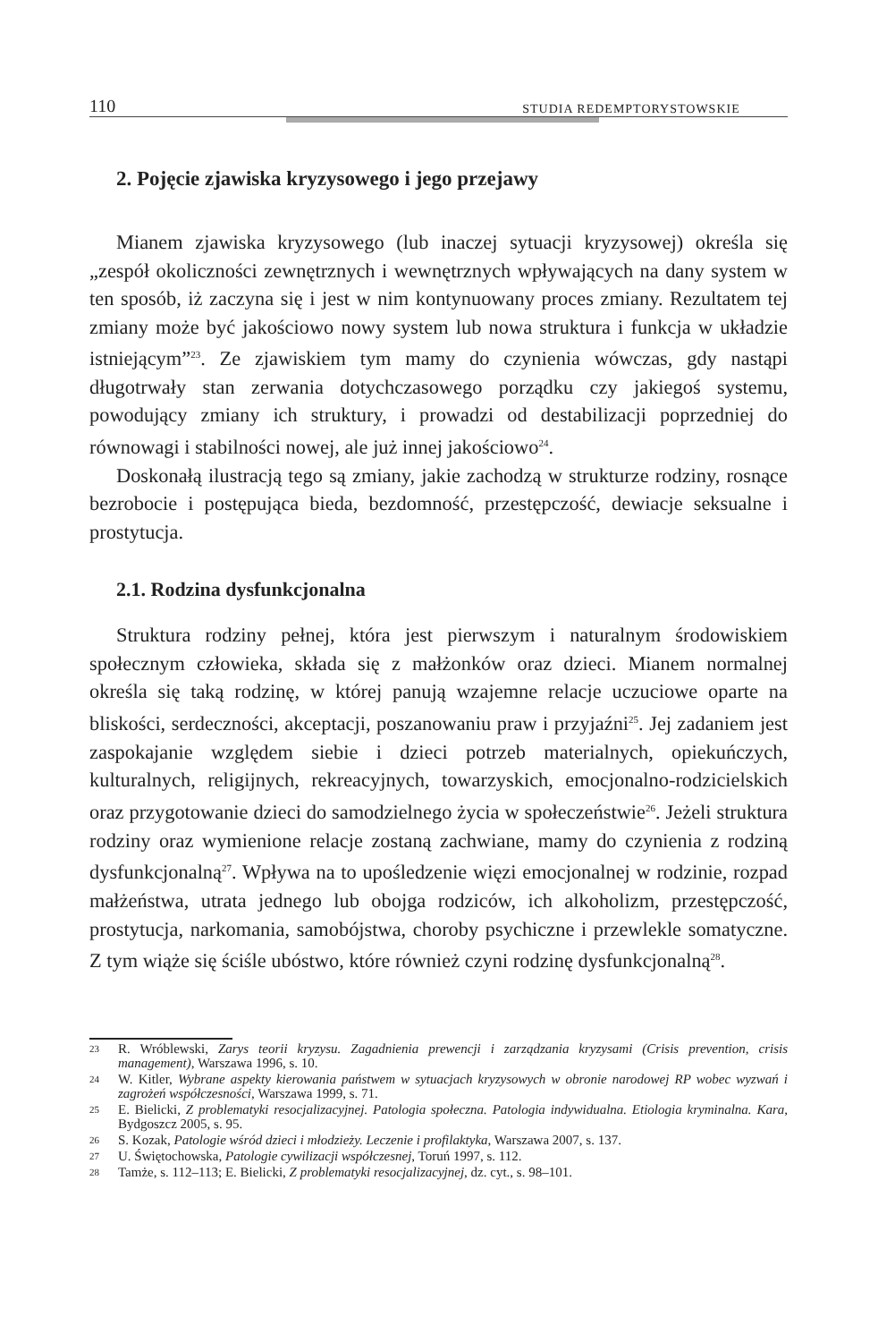110 STUDIA REDEMPTORYSTOWSKIE
2. Pojęcie zjawiska kryzysowego i jego przejawy
Mianem zjawiska kryzysowego (lub inaczej sytuacji kryzysowej) określa się „zespół okoliczności zewnętrznych i wewnętrznych wpływających na dany system w ten sposób, iż zaczyna się i jest w nim kontynuowany proces zmiany. Rezultatem tej zmiany może być jakościowo nowy system lub nowa struktura i funkcja w układzie istniejącym”<sup>23</sup>. Ze zjawiskiem tym mamy do czynienia wówczas, gdy nastąpi długotrwały stan zerwania dotychczasowego porządku czy jakiegoś systemu, powodujący zmiany ich struktury, i prowadzi od destabilizacji poprzedniej do równowagi i stabilności nowej, ale już innej jakościowo<sup>24</sup>.
Doskonałą ilustracją tego są zmiany, jakie zachodzą w strukturze rodziny, rosnące bezrobocie i postępująca bieda, bezdomność, przestępczość, dewiacje seksualne i prostytucja.
2.1. Rodzina dysfunkcjonalna
Struktura rodziny pełnej, która jest pierwszym i naturalnym środowiskiem społecznym człowieka, składa się z małżonków oraz dzieci. Mianem normalnej określa się taką rodzinę, w której panują wzajemne relacje uczuciowe oparte na bliskości, serdeczności, akceptacji, poszanowaniu praw i przyjaźni<sup>25</sup>. Jej zadaniem jest zaspokajanie względem siebie i dzieci potrzeb materialnych, opiekuńczych, kulturalnych, religijnych, rekreacyjnych, towarzyskich, emocjonalno-rodzicielskich oraz przygotowanie dzieci do samodzielnego życia w społeczeństwie<sup>26</sup>. Jeżeli struktura rodziny oraz wymienione relacje zostaną zachwiane, mamy do czynienia z rodziną dysfunkcjonalną<sup>27</sup>. Wpływa na to upośledzenie więzi emocjonalnej w rodzinie, rozpad małżeństwa, utrata jednego lub obojga rodziców, ich alkoholizm, przestępczość, prostytucja, narkomania, samobójstwa, choroby psychiczne i przewlekle somatyczne. Z tym wiąże się ściśle ubóstwo, które również czyni rodzinę dysfunkcjonalną<sup>28</sup>.
23 R. Wróblewski, Zarys teorii kryzysu. Zagadnienia prewencji i zarządzania kryzysami (Crisis prevention, crisis management), Warszawa 1996, s. 10.
24 W. Kitler, Wybrane aspekty kierowania państwem w sytuacjach kryzysowych w obronie narodowej RP wobec wyzwań i zagrożeń współczesności, Warszawa 1999, s. 71.
25 E. Bielicki, Z problematyki resocjalizacyjnej. Patologia społeczna. Patologia indywidualna. Etiologia kryminalna. Kara, Bydgoszcz 2005, s. 95.
26 S. Kozak, Patologie wśród dzieci i młodzieży. Leczenie i profilaktyka, Warszawa 2007, s. 137.
27 U. Świętochowska, Patologie cywilizacji współczesnej, Toruń 1997, s. 112.
28 Tamże, s. 112–113; E. Bielicki, Z problematyki resocjalizacyjnej, dz. cyt., s. 98–101.